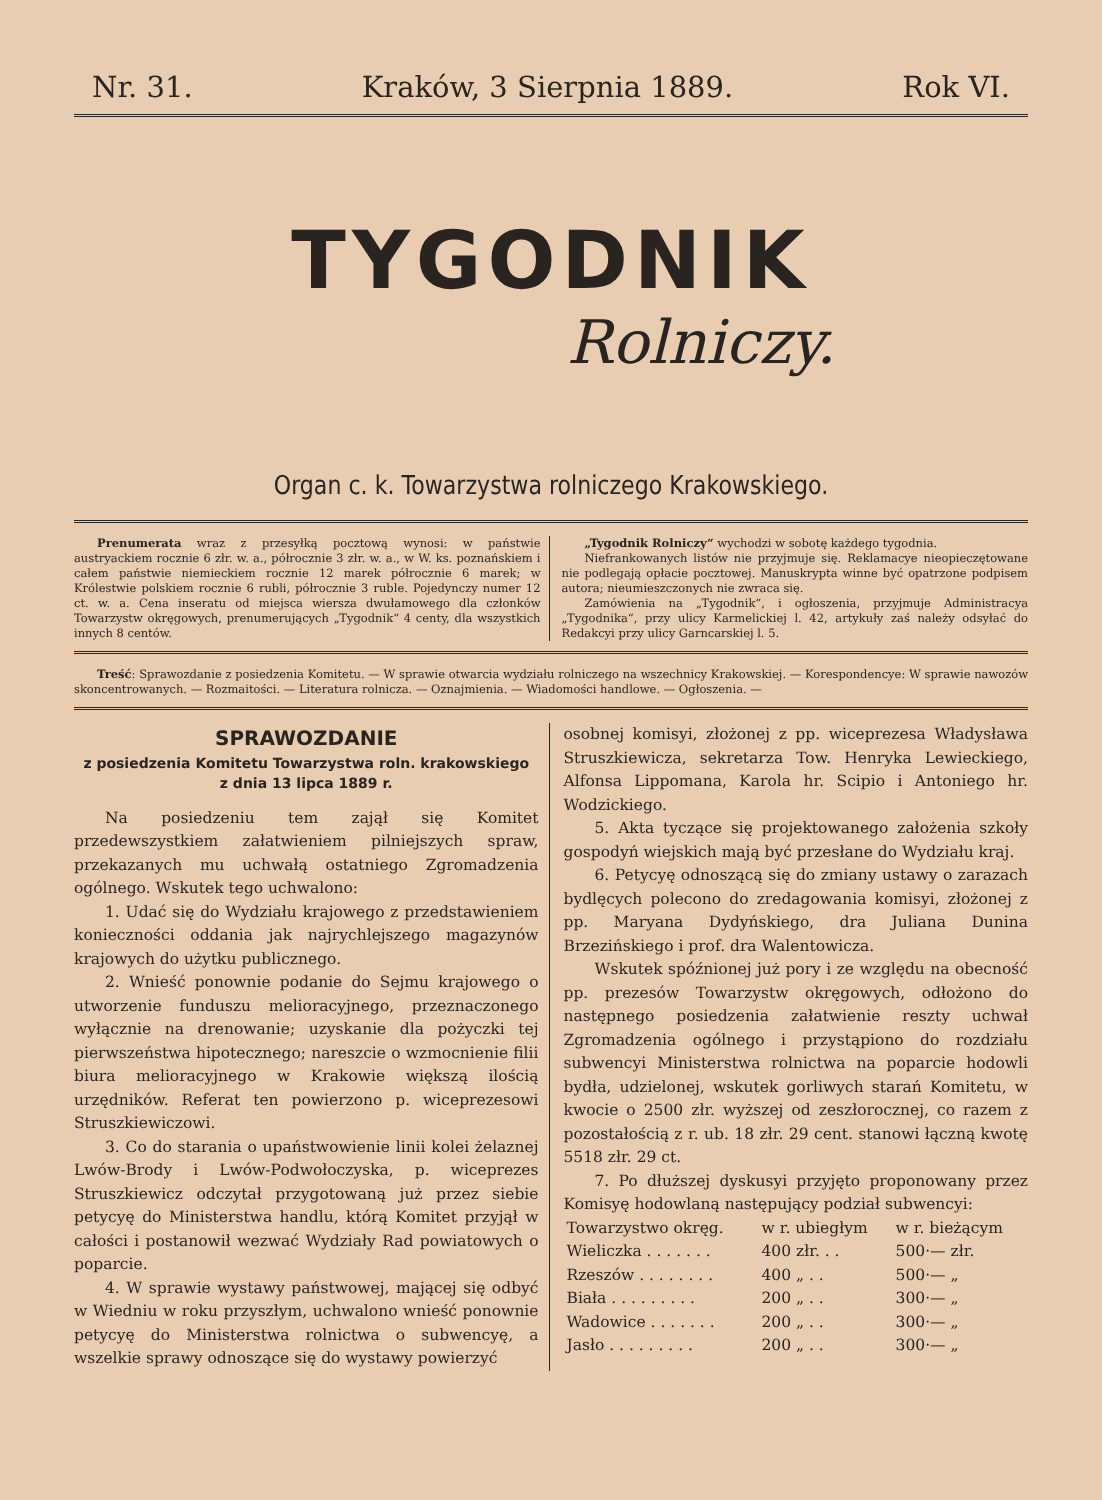Nr. 31. Kraków, 3 Sierpnia 1889. Rok VI.
TYGODNIK
Rolniczy.
Organ c. k. Towarzystwa rolniczego Krakowskiego.
Prenumerata wraz z przesyłką pocztową wynosi: w państwie austryackiem rocznie 6 złr. w. a., półrocznie 3 złr. w. a., w W. ks. poznańskiem i całem państwie niemieckiem rocznie 12 marek półrocznie 6 marek; w Królestwie polskiem rocznie 6 rubli, półrocznie 3 ruble. Pojedynczy numer 12 ct. w. a. Cena inseratu od miejsca wiersza dwułamowego dla członków Towarzystw okręgowych, prenumerujących „Tygodnik“ 4 centy, dla wszystkich innych 8 centów.
„Tygodnik Rolniczy“ wychodzi w sobotę każdego tygodnia.
Niefrankowanych listów nie przyjmuje się. Reklamacye nieopieczętowane nie podlegają opłacie pocztowej. Manuskrypta winne być opatrzone podpisem autora; nieumieszczonych nie zwraca się.
Zamówienia na „Tygodnik“, i ogłoszenia, przyjmuje Administracya „Tygodnika“, przy ulicy Karmelickiej l. 42, artykuły zaś należy odsyłać do Redakcyi przy ulicy Garncarskiej l. 5.
Treść: Sprawozdanie z posiedzenia Komitetu. — W sprawie otwarcia wydziału rolniczego na wszechnicy Krakowskiej. — Korespondencye: W sprawie nawozów skoncentrowanych. — Rozmaitości. — Literatura rolnicza. — Oznajmienia. — Wiadomości handlowe. — Ogłoszenia. —
SPRAWOZDANIE
z posiedzenia Komitetu Towarzystwa roln. krakowskiego
z dnia 13 lipca 1889 r.
Na posiedzeniu tem zajął się Komitet przedewszystkiem załatwieniem pilniejszych spraw, przekazanych mu uchwałą ostatniego Zgromadzenia ogólnego. Wskutek tego uchwalono:
1. Udać się do Wydziału krajowego z przedstawieniem konieczności oddania jak najrychlejszego magazynów krajowych do użytku publicznego.
2. Wnieść ponownie podanie do Sejmu krajowego o utworzenie funduszu melioracyjnego, przeznaczonego wyłącznie na drenowanie; uzyskanie dla pożyczki tej pierwszeństwa hipotecznego; nareszcie o wzmocnienie filii biura melioracyjnego w Krakowie większą ilością urzędników. Referat ten powierzono p. wiceprezesowi Struszkiewiczowi.
3. Co do starania o upaństwowienie linii kolei żelaznej Lwów-Brody i Lwów-Podwołoczyska, p. wiceprezes Struszkiewicz odczytał przygotowaną już przez siebie petycyę do Ministerstwa handlu, którą Komitet przyjął w całości i postanowił wezwać Wydziały Rad powiatowych o poparcie.
4. W sprawie wystawy państwowej, mającej się odbyć w Wiedniu w roku przyszłym, uchwalono wnieść ponownie petycyę do Ministerstwa rolnictwa o subwencyę, a wszelkie sprawy odnoszące się do wystawy powierzyć
osobnej komisyi, złożonej z pp. wiceprezesa Władysława Struszkiewicza, sekretarza Tow. Henryka Lewieckiego, Alfonsa Lippomana, Karola hr. Scipio i Antoniego hr. Wodzickiego.
5. Akta tyczące się projektowanego założenia szkoły gospodyń wiejskich mają być przesłane do Wydziału kraj.
6. Petycyę odnoszącą się do zmiany ustawy o zarazach bydlęcych polecono do zredagowania komisyi, złożonej z pp. Maryana Dydyńskiego, dra Juliana Dunina Brzezińskiego i prof. dra Walentowicza.
Wskutek spóźnionej już pory i ze względu na obecność pp. prezesów Towarzystw okręgowych, odłożono do następnego posiedzenia załatwienie reszty uchwał Zgromadzenia ogólnego i przystąpiono do rozdziału subwencyi Ministerstwa rolnictwa na poparcie hodowli bydła, udzielonej, wskutek gorliwych starań Komitetu, w kwocie o 2500 złr. wyższej od zeszłorocznej, co razem z pozostałością z r. ub. 18 złr. 29 cent. stanowi łączną kwotę 5518 złr. 29 ct.
7. Po dłuższej dyskusyi przyjęto proponowany przez Komisyę hodowlaną następujący podział subwencyi:
| Towarzystwo okręg. | w r. ubiegłym | w r. bieżącym |
| --- | --- | --- |
| Wieliczka . . . . . . . | 400 złr. . . | 500·— złr. |
| Rzeszów . . . . . . . . | 400 „ . . | 500·— „ |
| Biała . . . . . . . . . | 200 „ . . | 300·— „ |
| Wadowice . . . . . . . | 200 „ . . | 300·— „ |
| Jasło . . . . . . . . . | 200 „ . . | 300·— „ |